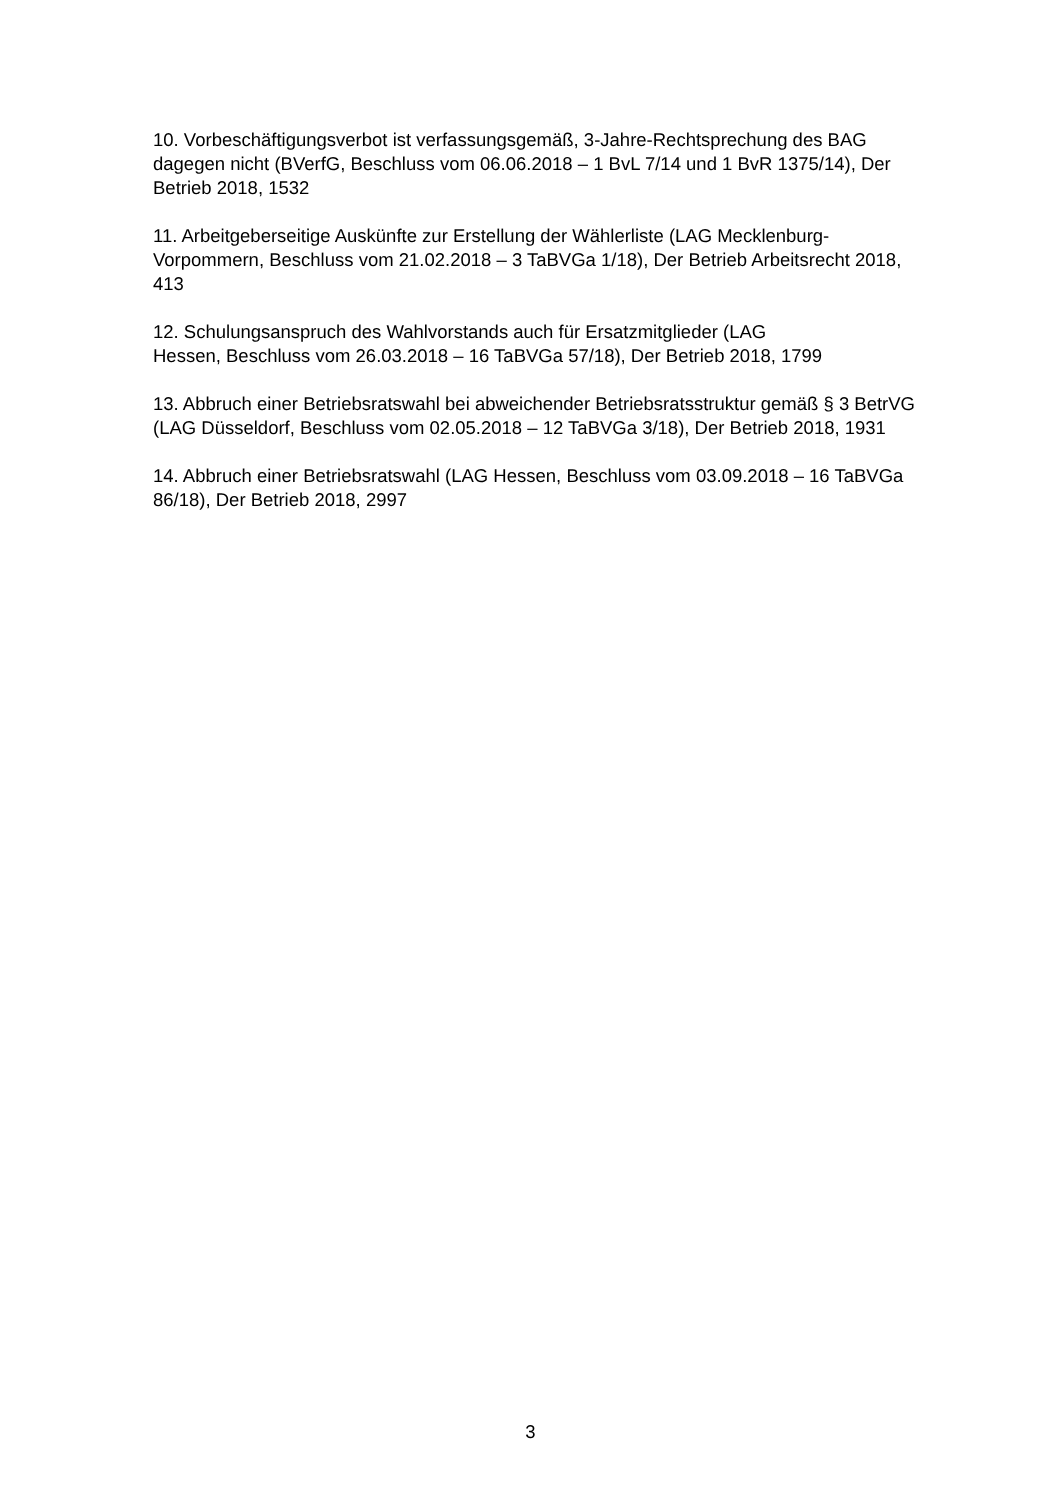10. Vorbeschäftigungsverbot ist verfassungsgemäß, 3-Jahre-Rechtsprechung des BAG dagegen nicht (BVerfG, Beschluss vom 06.06.2018 – 1 BvL 7/14 und 1 BvR 1375/14), Der Betrieb 2018, 1532
11. Arbeitgeberseitige Auskünfte zur Erstellung der Wählerliste (LAG Mecklenburg-Vorpommern, Beschluss vom 21.02.2018 – 3 TaBVGa 1/18), Der Betrieb Arbeitsrecht 2018, 413
12. Schulungsanspruch des Wahlvorstands auch für Ersatzmitglieder (LAG
Hessen, Beschluss vom 26.03.2018 – 16 TaBVGa 57/18), Der Betrieb 2018, 1799
13. Abbruch einer Betriebsratswahl bei abweichender Betriebsratsstruktur gemäß § 3 BetrVG (LAG Düsseldorf, Beschluss vom 02.05.2018 – 12 TaBVGa 3/18), Der Betrieb 2018, 1931
14. Abbruch einer Betriebsratswahl (LAG Hessen, Beschluss vom 03.09.2018 – 16 TaBVGa 86/18), Der Betrieb 2018, 2997
3